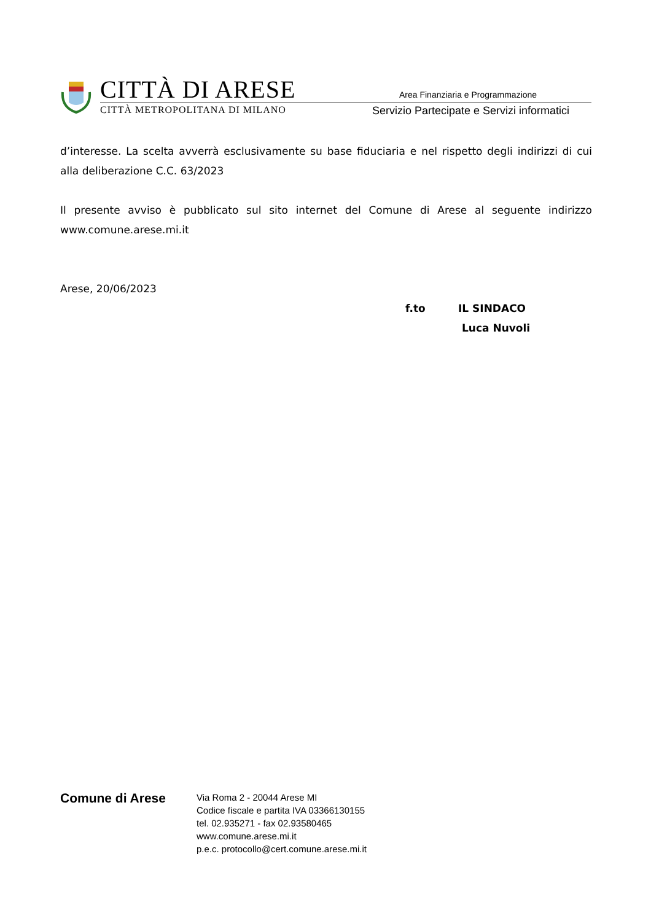CITTÀ DI ARESE
CITTÀ METROPOLITANA DI MILANO
Area Finanziaria e Programmazione
Servizio Partecipate e Servizi informatici
d’interesse. La scelta avverrà esclusivamente su base fiduciaria e nel rispetto degli indirizzi di cui alla deliberazione C.C. 63/2023
Il presente avviso è pubblicato sul sito internet del Comune di Arese al seguente indirizzo www.comune.arese.mi.it
Arese, 20/06/2023
f.to IL SINDACO
Luca Nuvoli
Comune di Arese
Via Roma 2 - 20044 Arese MI
Codice fiscale e partita IVA 03366130155
tel. 02.935271 - fax 02.93580465
www.comune.arese.mi.it
p.e.c. protocollo@cert.comune.arese.mi.it